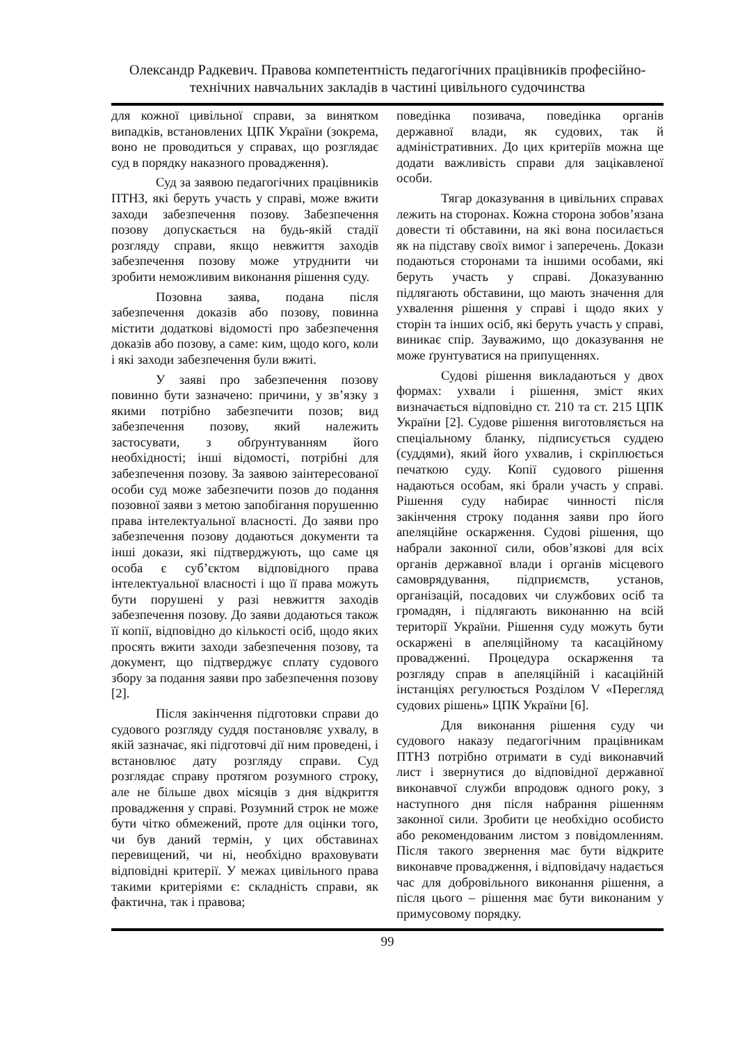Олександр Радкевич. Правова компетентність педагогічних працівників професійно-технічних навчальних закладів в частині цивільного судочинства
для кожної цивільної справи, за винятком випадків, встановлених ЦПК України (зокрема, воно не проводиться у справах, що розглядає суд в порядку наказного провадження).
Суд за заявою педагогічних працівників ПТНЗ, які беруть участь у справі, може вжити заходи забезпечення позову. Забезпечення позову допускається на будь-якій стадії розгляду справи, якщо невжиття заходів забезпечення позову може утруднити чи зробити неможливим виконання рішення суду.
Позовна заява, подана після забезпечення доказів або позову, повинна містити додаткові відомості про забезпечення доказів або позову, а саме: ким, щодо кого, коли і які заходи забезпечення були вжиті.
У заяві про забезпечення позову повинно бути зазначено: причини, у зв’язку з якими потрібно забезпечити позов; вид забезпечення позову, який належить застосувати, з обґрунтуванням його необхідності; інші відомості, потрібні для забезпечення позову. За заявою заінтересованої особи суд може забезпечити позов до подання позовної заяви з метою запобігання порушенню права інтелектуальної власності. До заяви про забезпечення позову додаються документи та інші докази, які підтверджують, що саме ця особа є суб’єктом відповідного права інтелектуальної власності і що її права можуть бути порушені у разі невжиття заходів забезпечення позову. До заяви додаються також її копії, відповідно до кількості осіб, щодо яких просять вжити заходи забезпечення позову, та документ, що підтверджує сплату судового збору за подання заяви про забезпечення позову [2].
Після закінчення підготовки справи до судового розгляду суддя постановляє ухвалу, в якій зазначає, які підготовчі дії ним проведені, і встановлює дату розгляду справи. Суд розглядає справу протягом розумного строку, але не більше двох місяців з дня відкриття провадження у справі. Розумний строк не може бути чітко обмежений, проте для оцінки того, чи був даний термін, у цих обставинах перевищений, чи ні, необхідно враховувати відповідні критерії. У межах цивільного права такими критеріями є: складність справи, як фактична, так і правова;
поведінка позивача, поведінка органів державної влади, як судових, так й адміністративних. До цих критеріїв можна ще додати важливість справи для зацікавленої особи.
Тягар доказування в цивільних справах лежить на сторонах. Кожна сторона зобов’язана довести ті обставини, на які вона посилається як на підставу своїх вимог і заперечень. Докази подаються сторонами та іншими особами, які беруть участь у справі. Доказуванню підлягають обставини, що мають значення для ухвалення рішення у справі і щодо яких у сторін та інших осіб, які беруть участь у справі, виникає спір. Зауважимо, що доказування не може ґрунтуватися на припущеннях.
Судові рішення викладаються у двох формах: ухвали і рішення, зміст яких визначається відповідно ст. 210 та ст. 215 ЦПК України [2]. Судове рішення виготовляється на спеціальному бланку, підписується суддею (суддями), який його ухвалив, і скріплюється печаткою суду. Копії судового рішення надаються особам, які брали участь у справі. Рішення суду набирає чинності після закінчення строку подання заяви про його апеляційне оскарження. Судові рішення, що набрали законної сили, обов’язкові для всіх органів державної влади і органів місцевого самоврядування, підприємств, установ, організацій, посадових чи службових осіб та громадян, і підлягають виконанню на всій території України. Рішення суду можуть бути оскаржені в апеляційному та касаційному провадженні. Процедура оскарження та розгляду справ в апеляційній і касаційній інстанціях регулюється Розділом V «Перегляд судових рішень» ЦПК України [6].
Для виконання рішення суду чи судового наказу педагогічним працівникам ПТНЗ потрібно отримати в суді виконавчий лист і звернутися до відповідної державної виконавчої служби впродовж одного року, з наступного дня після набрання рішенням законної сили. Зробити це необхідно особисто або рекомендованим листом з повідомленням. Після такого звернення має бути відкрите виконавче провадження, і відповідачу надається час для добровільного виконання рішення, а після цього – рішення має бути виконаним у примусовому порядку.
99